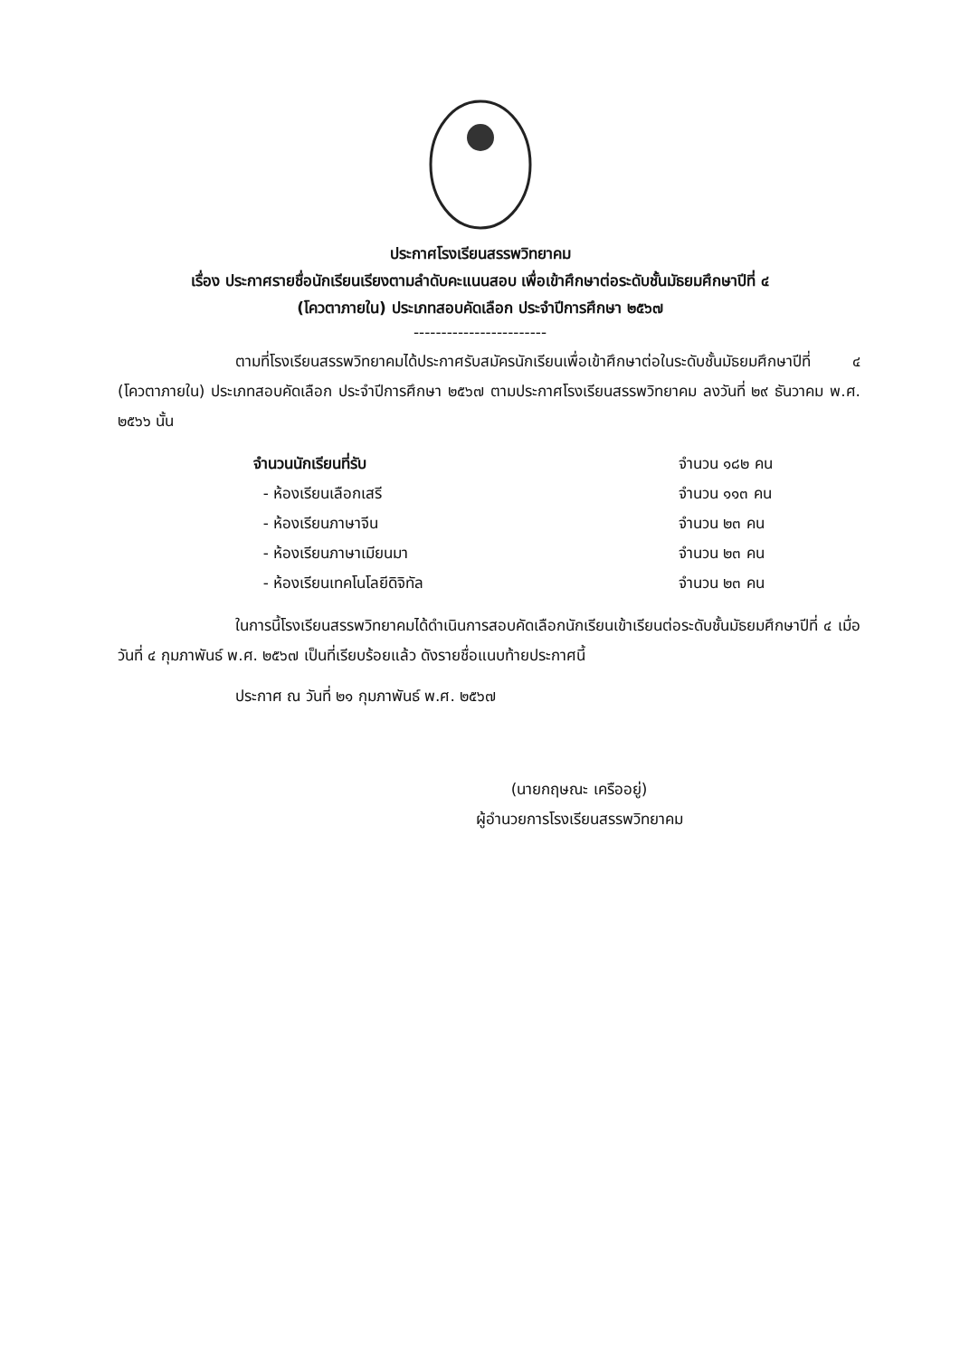ประกาศโรงเรียนสรรพวิทยาคม
เรื่อง ประกาศรายชื่อนักเรียนเรียงตามลำดับคะแนนสอบ เพื่อเข้าศึกษาต่อระดับชั้นมัธยมศึกษาปีที่ ๔
(โควตาภายใน) ประเภทสอบคัดเลือก ประจำปีการศึกษา ๒๕๖๗
------------------------
ตามที่โรงเรียนสรรพวิทยาคมได้ประกาศรับสมัครนักเรียนเพื่อเข้าศึกษาต่อในระดับชั้นมัธยมศึกษาปีที่ ๔ (โควตาภายใน) ประเภทสอบคัดเลือก ประจำปีการศึกษา ๒๕๖๗ ตามประกาศโรงเรียนสรรพวิทยาคม ลงวันที่ ๒๙ ธันวาคม พ.ศ. ๒๕๖๖ นั้น
จำนวนนักเรียนที่รับ จำนวน ๑๘๒ คน
- ห้องเรียนเลือกเสรี จำนวน ๑๑๓ คน
- ห้องเรียนภาษาจีน จำนวน ๒๓ คน
- ห้องเรียนภาษาเมียนมา จำนวน ๒๓ คน
- ห้องเรียนเทคโนโลยีดิจิทัล จำนวน ๒๓ คน
ในการนี้โรงเรียนสรรพวิทยาคมได้ดำเนินการสอบคัดเลือกนักเรียนเข้าเรียนต่อระดับชั้นมัธยมศึกษาปีที่ ๔ เมื่อวันที่ ๔ กุมภาพันธ์ พ.ศ. ๒๕๖๗ เป็นที่เรียบร้อยแล้ว ดังรายชื่อแนบท้ายประกาศนี้
ประกาศ ณ วันที่ ๒๑ กุมภาพันธ์ พ.ศ. ๒๕๖๗
(นายกฤษณะ เครืออยู่)
ผู้อำนวยการโรงเรียนสรรพวิทยาคม